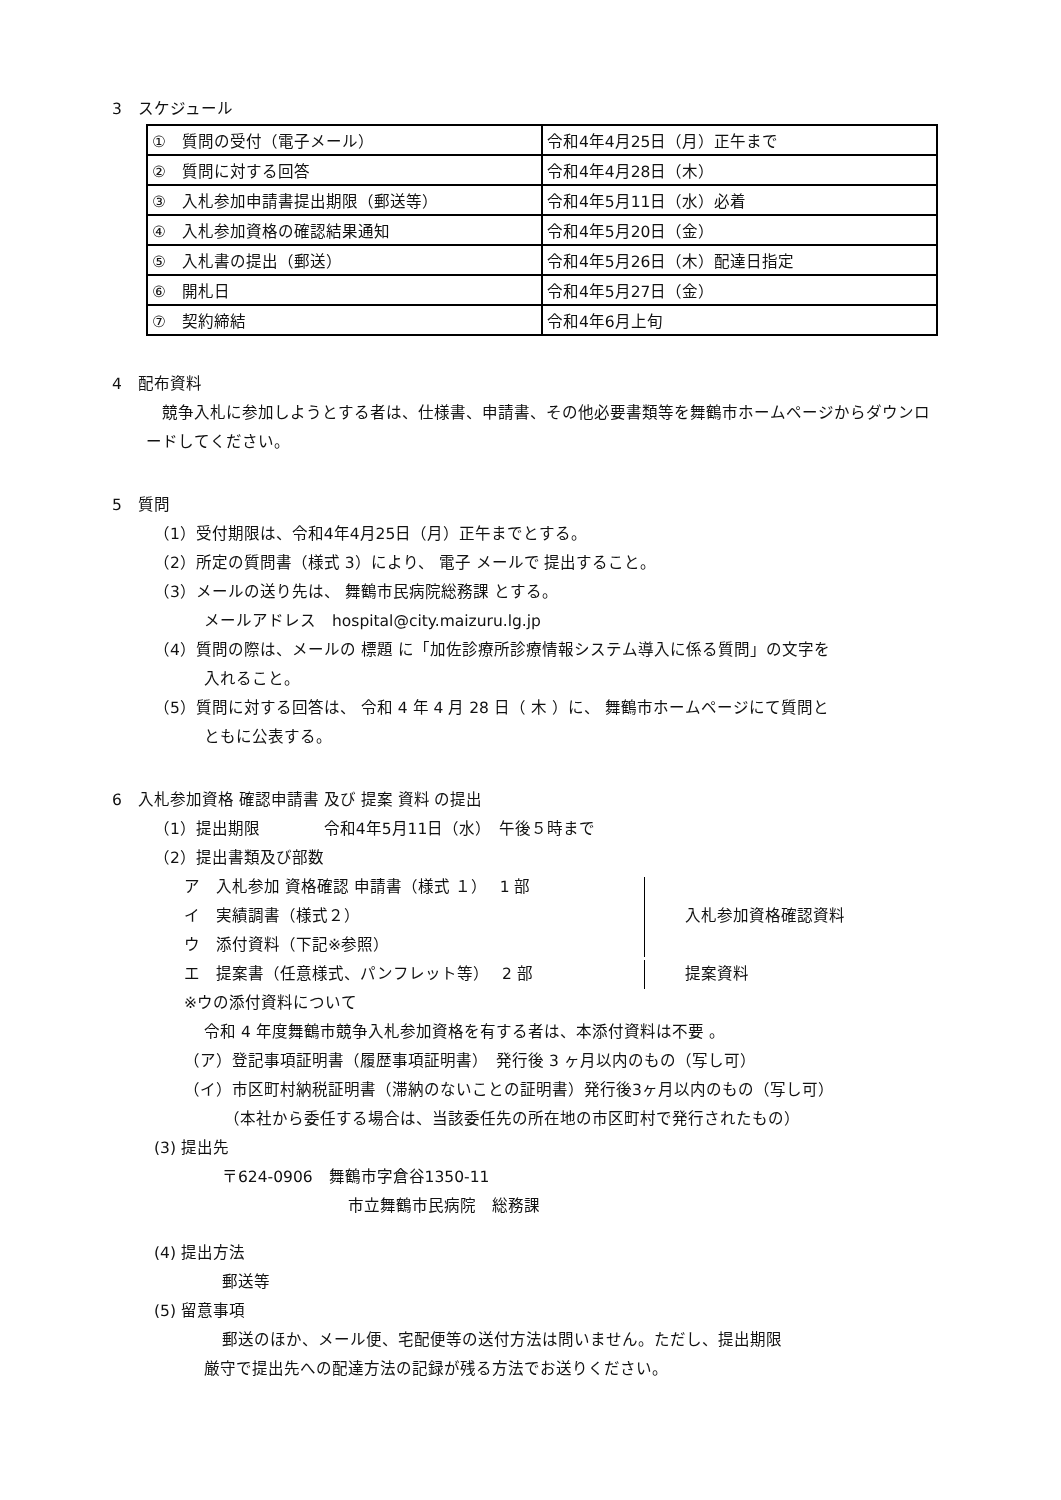3　スケジュール
| ① 質問の受付（電子メール） | 令和4年4月25日（月）正午まで |
| ② 質問に対する回答 | 令和4年4月28日（木） |
| ③ 入札参加申請書提出期限（郵送等） | 令和4年5月11日（水）必着 |
| ④ 入札参加資格の確認結果通知 | 令和4年5月20日（金） |
| ⑤ 入札書の提出（郵送） | 令和4年5月26日（木）配達日指定 |
| ⑥ 開札日 | 令和4年5月27日（金） |
| ⑦ 契約締結 | 令和4年6月上旬 |
4　配布資料
　競争入札に参加しようとする者は、仕様書、申請書、その他必要書類等を舞鶴市ホームページからダウンロードしてください。
5　質問
（1）受付期限は、令和4年4月25日（月）正午までとする。
（2）所定の質問書（様式 3）により、 電子 メールで 提出すること。
（3）メールの送り先は、 舞鶴市民病院総務課 とする。
メールアドレス　hospital@city.maizuru.lg.jp
（4）質問の際は、メールの 標題 に「加佐診療所診療情報システム導入に係る質問」の文字を
入れること。
（5）質問に対する回答は、 令和 4 年 4 月 28 日（ 木 ）に、 舞鶴市ホームページにて質問と
ともに公表する。
6　入札参加資格 確認申請書 及び 提案 資料 の提出
（1）提出期限　　　　令和4年5月11日（水）　午後５時まで
（2）提出書類及び部数
ア　入札参加 資格確認 申請書（様式 １）　 1 部
イ　実績調書（様式２）
ウ　添付資料（下記※参照）
入札参加資格確認資料
エ　提案書（任意様式、パンフレット等）　 2 部
提案資料
※ウの添付資料について
令和 4 年度舞鶴市競争入札参加資格を有する者は、本添付資料は不要 。
（ア）登記事項証明書（履歴事項証明書）　発行後 3 ヶ月以内のもの（写し可）
（イ）市区町村納税証明書（滞納のないことの証明書）発行後3ヶ月以内のもの（写し可）
（本社から委任する場合は、当該委任先の所在地の市区町村で発行されたもの）
(3) 提出先
〒624-0906　舞鶴市字倉谷1350-11
市立舞鶴市民病院　総務課
(4) 提出方法
郵送等
(5) 留意事項
郵送のほか、メール便、宅配便等の送付方法は問いません。ただし、提出期限
厳守で提出先への配達方法の記録が残る方法でお送りください。